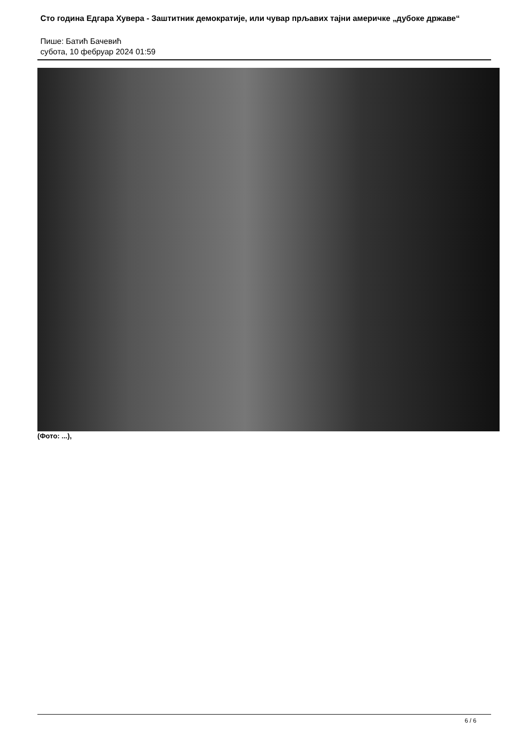Сто година Едгара Хувера - Заштитник демократије, или чувар прљавих тајни америчке „дубоке државе“
Пише: Батић Бачевић
субота, 10 фебруар 2024 01:59
(Фото: ...),
6 / 6